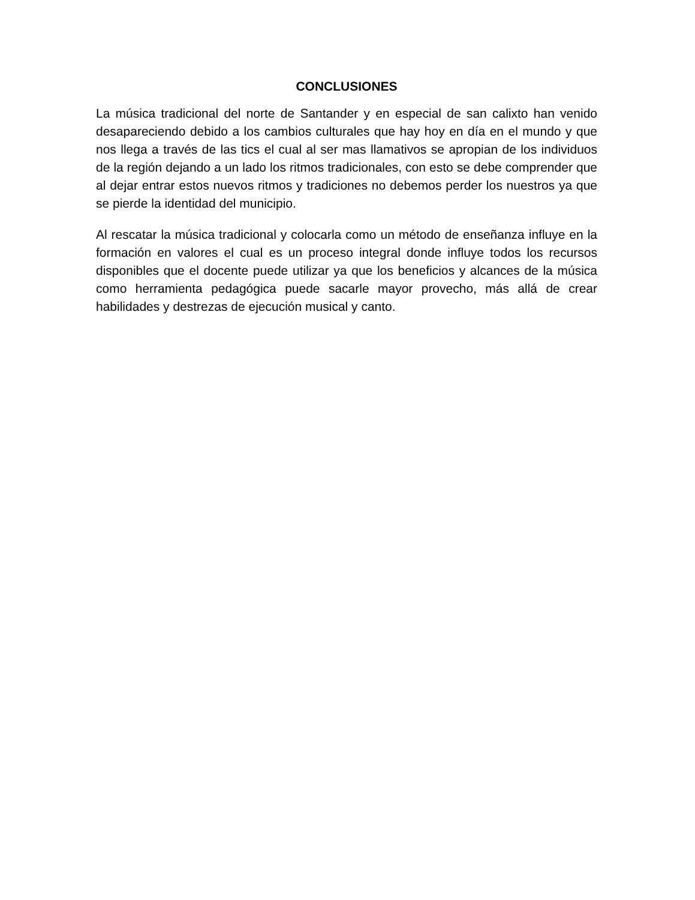CONCLUSIONES
La música tradicional del norte de Santander y en especial de san calixto han venido desapareciendo debido a los cambios culturales que hay hoy en día en el mundo y que nos llega a través de las tics el cual al ser mas llamativos se apropian de los individuos de la región dejando a un lado los ritmos tradicionales, con esto se debe comprender que al dejar entrar estos nuevos ritmos y tradiciones no debemos perder los nuestros ya que se pierde la identidad del municipio.
Al rescatar la música tradicional y colocarla como un método de enseñanza influye en la formación en valores el cual es un proceso integral donde influye todos los recursos disponibles que el docente puede utilizar ya que los beneficios y alcances de la música como herramienta pedagógica puede sacarle mayor provecho, más allá de crear habilidades y destrezas de ejecución musical y canto.